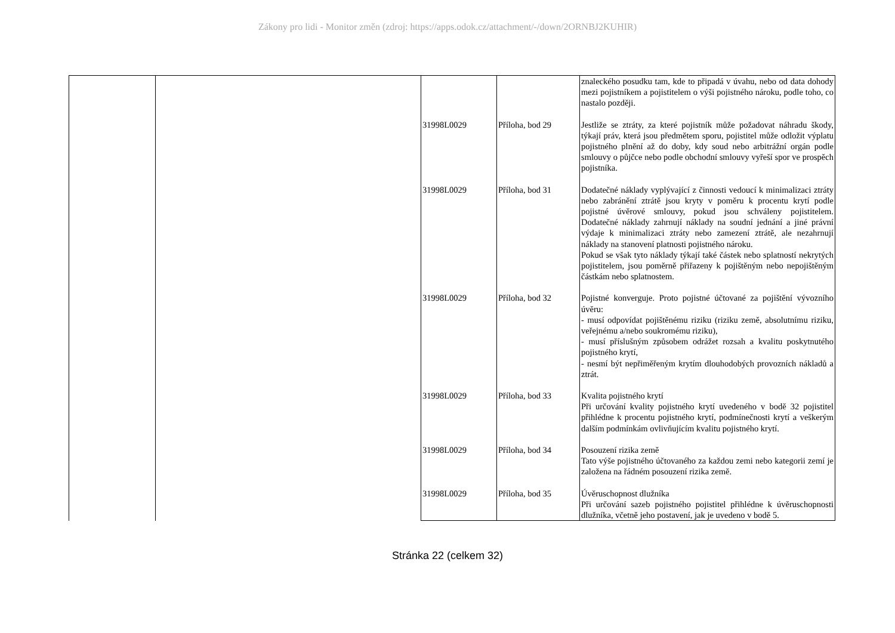Zákony pro lidi - Monitor změn (zdroj: https://apps.odok.cz/attachment/-/down/2ORNBJ2KUHIR)
| | | | | znaleckého posudku tam, kde to připadá v úvahu, nebo od data dohody mezi pojistníkem a pojistitelem o výši pojistného nároku, podle toho, co nastalo později. |
| | | 31998L0029 | Příloha, bod 29 | Jestliže se ztráty, za které pojistník může požadovat náhradu škody, týkají práv, která jsou předmětem sporu, pojistitel může odložit výplatu pojistného plnění až do doby, kdy soud nebo arbitrážní orgán podle smlouvy o půjčce nebo podle obchodní smlouvy vyřeší spor ve prospěch pojistníka. |
| | | 31998L0029 | Příloha, bod 31 | Dodatečné náklady vyplývající z činnosti vedoucí k minimalizaci ztráty nebo zabránění ztrátě jsou kryty v poměru k procentu krytí podle pojistné úvěrové smlouvy, pokud jsou schváleny pojistitelem. Dodatečné náklady zahrnují náklady na soudní jednání a jiné právní výdaje k minimalizaci ztráty nebo zamezení ztrátě, ale nezahrnují náklady na stanovení platnosti pojistného nároku. Pokud se však tyto náklady týkají také částek nebo splatností nekrytých pojistitelem, jsou poměrně přiřazeny k pojištěným nebo nepojištěným částkám nebo splatnostem. |
| | | 31998L0029 | Příloha, bod 32 | Pojistné konverguje. Proto pojistné účtované za pojištění vývozního úvěru: - musí odpovídat pojištěnému riziku (riziku země, absolutnímu riziku, veřejnému a/nebo soukromému riziku), - musí příslušným způsobem odrážet rozsah a kvalitu poskytnutého pojistného krytí, - nesmí být nepřiměřeným krytím dlouhodobých provozních nákladů a ztrát. |
| | | 31998L0029 | Příloha, bod 33 | Kvalita pojistného krytí Při určování kvality pojistného krytí uvedeného v bodě 32 pojistitel přihlédne k procentu pojistného krytí, podmínečnosti krytí a veškerým dalším podmínkám ovlivňujícím kvalitu pojistného krytí. |
| | | 31998L0029 | Příloha, bod 34 | Posouzení rizika země Tato výše pojistného účtovaného za každou zemi nebo kategorii zemí je založena na řádném posouzení rizika země. |
| | | 31998L0029 | Příloha, bod 35 | Úvěruschopnost dlužníka Při určování sazeb pojistného pojistitel přihlédne k úvěruschopnosti dlužníka, včetně jeho postavení, jak je uvedeno v bodě 5. |
Stránka 22 (celkem 32)